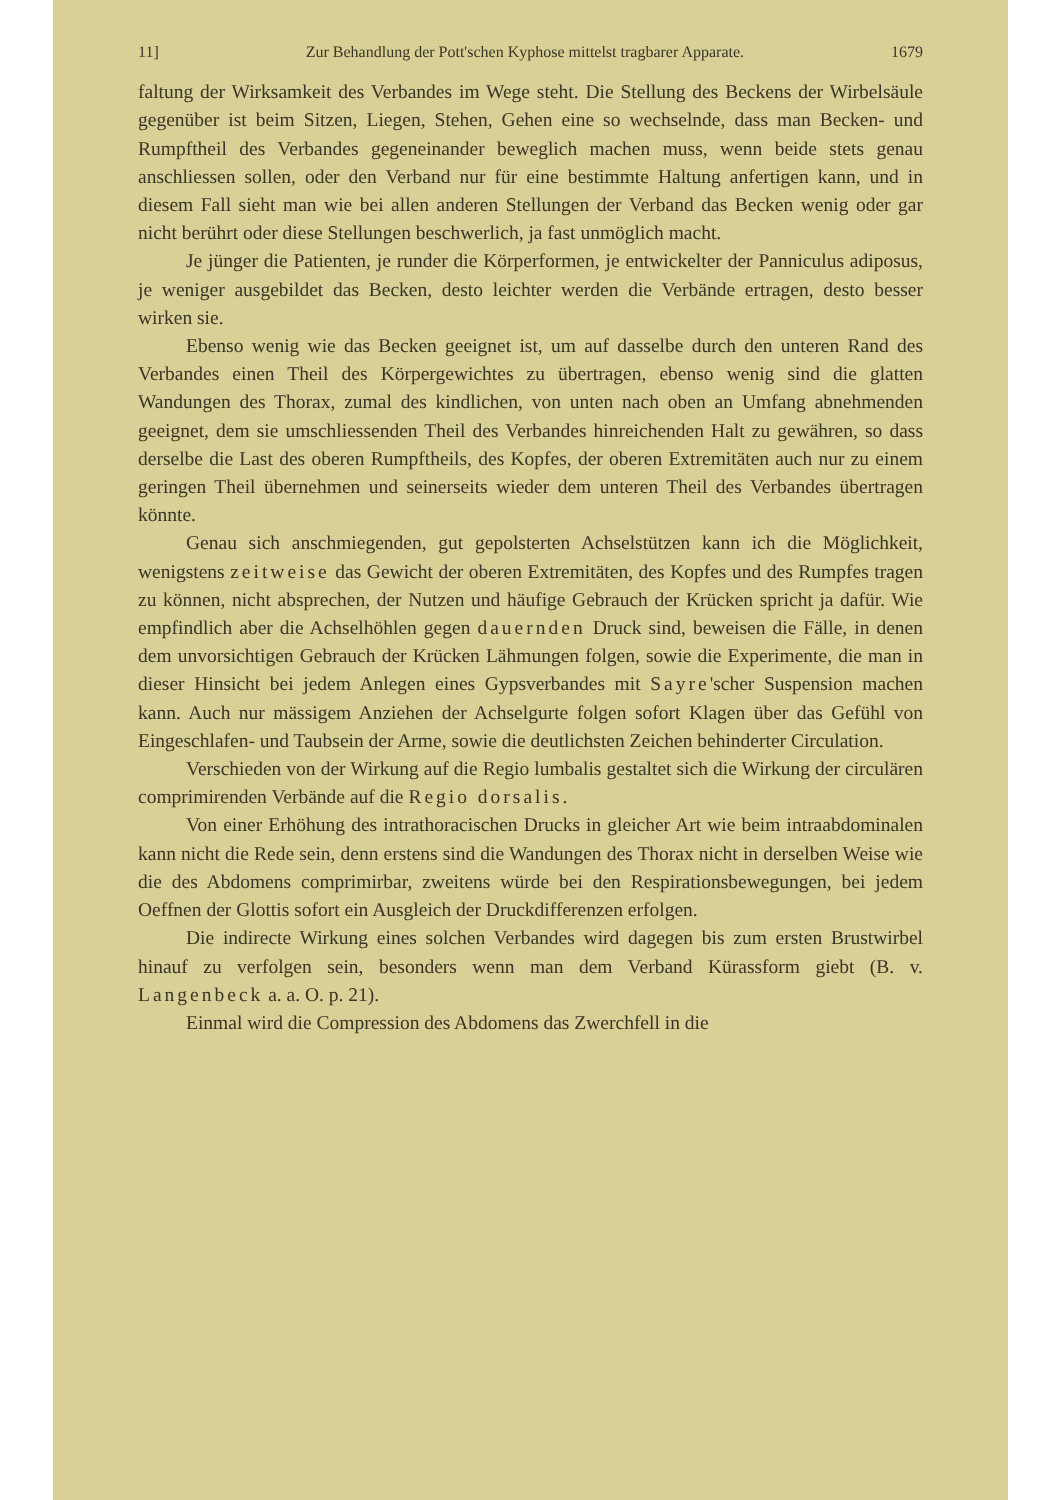11] Zur Behandlung der Pott'schen Kyphose mittelst tragbarer Apparate. 1679
faltung der Wirksamkeit des Verbandes im Wege steht. Die Stellung des Beckens der Wirbelsäule gegenüber ist beim Sitzen, Liegen, Stehen, Gehen eine so wechselnde, dass man Becken- und Rumpftheil des Verbandes gegeneinander beweglich machen muss, wenn beide stets genau anschliessen sollen, oder den Verband nur für eine bestimmte Haltung anfertigen kann, und in diesem Fall sieht man wie bei allen anderen Stellungen der Verband das Becken wenig oder gar nicht berührt oder diese Stellungen beschwerlich, ja fast unmöglich macht.
Je jünger die Patienten, je runder die Körperformen, je entwickelter der Panniculus adiposus, je weniger ausgebildet das Becken, desto leichter werden die Verbände ertragen, desto besser wirken sie.
Ebenso wenig wie das Becken geeignet ist, um auf dasselbe durch den unteren Rand des Verbandes einen Theil des Körpergewichtes zu übertragen, ebenso wenig sind die glatten Wandungen des Thorax, zumal des kindlichen, von unten nach oben an Umfang abnehmenden geeignet, dem sie umschliessenden Theil des Verbandes hinreichenden Halt zu gewähren, so dass derselbe die Last des oberen Rumpftheils, des Kopfes, der oberen Extremitäten auch nur zu einem geringen Theil übernehmen und seinerseits wieder dem unteren Theil des Verbandes übertragen könnte.
Genau sich anschmiegenden, gut gepolsterten Achselstützen kann ich die Möglichkeit, wenigstens zeitweise das Gewicht der oberen Extremitäten, des Kopfes und des Rumpfes tragen zu können, nicht absprechen, der Nutzen und häufige Gebrauch der Krücken spricht ja dafür. Wie empfindlich aber die Achselhöhlen gegen dauernden Druck sind, beweisen die Fälle, in denen dem unvorsichtigen Gebrauch der Krücken Lähmungen folgen, sowie die Experimente, die man in dieser Hinsicht bei jedem Anlegen eines Gypsverbandes mit Sayre'scher Suspension machen kann. Auch nur mässigem Anziehen der Achselgurte folgen sofort Klagen über das Gefühl von Eingeschlafen- und Taubsein der Arme, sowie die deutlichsten Zeichen behinderter Circulation.
Verschieden von der Wirkung auf die Regio lumbalis gestaltet sich die Wirkung der circulären comprimirenden Verbände auf die Regio dorsalis.
Von einer Erhöhung des intrathoracischen Drucks in gleicher Art wie beim intraabdominalen kann nicht die Rede sein, denn erstens sind die Wandungen des Thorax nicht in derselben Weise wie die des Abdomens comprimirbar, zweitens würde bei den Respirationsbewegungen, bei jedem Oeffnen der Glottis sofort ein Ausgleich der Druckdifferenzen erfolgen.
Die indirecte Wirkung eines solchen Verbandes wird dagegen bis zum ersten Brustwirbel hinauf zu verfolgen sein, besonders wenn man dem Verband Kürassform giebt (B. v. Langenbeck a. a. O. p. 21).
Einmal wird die Compression des Abdomens das Zwerchfell in die